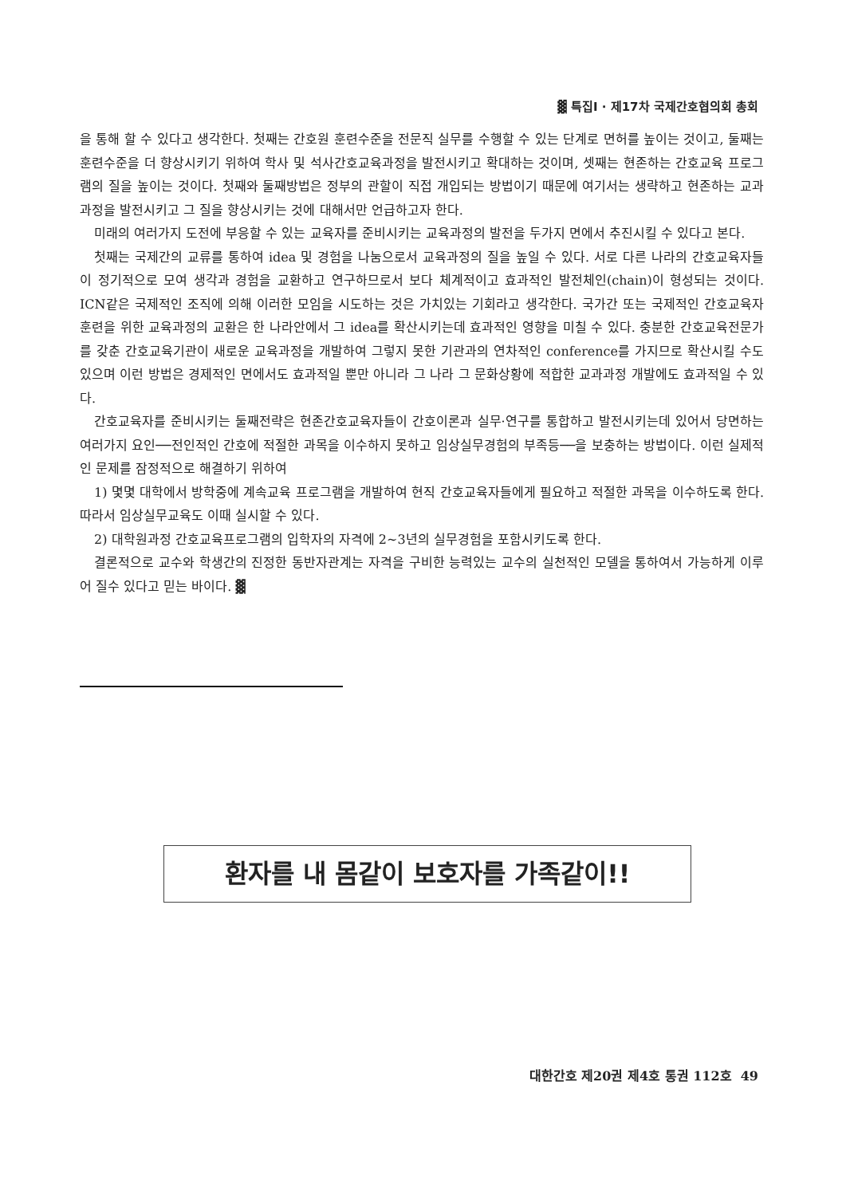▓ 특집Ⅰ · 제17차 국제간호협의회 총회
을 통해 할 수 있다고 생각한다. 첫째는 간호원 훈련수준을 전문직 실무를 수행할 수 있는 단계로 면허를 높이는 것이고, 둘째는 훈련수준을 더 향상시키기 위하여 학사 및 석사간호교육과정을 발전시키고 확대하는 것이며, 셋째는 현존하는 간호교육 프로그램의 질을 높이는 것이다. 첫째와 둘째방법은 정부의 관할이 직접 개입되는 방법이기 때문에 여기서는 생략하고 현존하는 교과과정을 발전시키고 그 질을 향상시키는 것에 대해서만 언급하고자 한다.
미래의 여러가지 도전에 부응할 수 있는 교육자를 준비시키는 교육과정의 발전을 두가지 면에서 추진시킬 수 있다고 본다.
첫째는 국제간의 교류를 통하여 idea 및 경험을 나눔으로서 교육과정의 질을 높일 수 있다. 서로 다른 나라의 간호교육자들이 정기적으로 모여 생각과 경험을 교환하고 연구하므로서 보다 체계적이고 효과적인 발전체인(chain)이 형성되는 것이다. ICN같은 국제적인 조직에 의해 이러한 모임을 시도하는 것은 가치있는 기회라고 생각한다. 국가간 또는 국제적인 간호교육자 훈련을 위한 교육과정의 교환은 한 나라안에서 그 idea를 확산시키는데 효과적인 영향을 미칠 수 있다. 충분한 간호교육전문가를 갖춘 간호교육기관이 새로운 교육과정을 개발하여 그렇지 못한 기관과의 연차적인 conference를 가지므로 확산시킬 수도 있으며 이런 방법은 경제적인 면에서도 효과적일 뿐만 아니라 그 나라 그 문화상황에 적합한 교과과정 개발에도 효과적일 수 있다.
간호교육자를 준비시키는 둘째전략은 현존간호교육자들이 간호이론과 실무·연구를 통합하고 발전시키는데 있어서 당면하는 여러가지 요인──전인적인 간호에 적절한 과목을 이수하지 못하고 임상실무경험의 부족등──을 보충하는 방법이다. 이런 실제적인 문제를 잠정적으로 해결하기 위하여
1) 몇몇 대학에서 방학중에 계속교육 프로그램을 개발하여 현직 간호교육자들에게 필요하고 적절한 과목을 이수하도록 한다. 따라서 임상실무교육도 이때 실시할 수 있다.
2) 대학원과정 간호교육프로그램의 입학자의 자격에 2~3년의 실무경험을 포함시키도록 한다.
결론적으로 교수와 학생간의 진정한 동반자관계는 자격을 구비한 능력있는 교수의 실천적인 모델을 통하여서 가능하게 이루어 질수 있다고 믿는 바이다. ▓
환자를 내 몸같이 보호자를 가족같이!!
대한간호 제20권 제4호 통권 112호 49